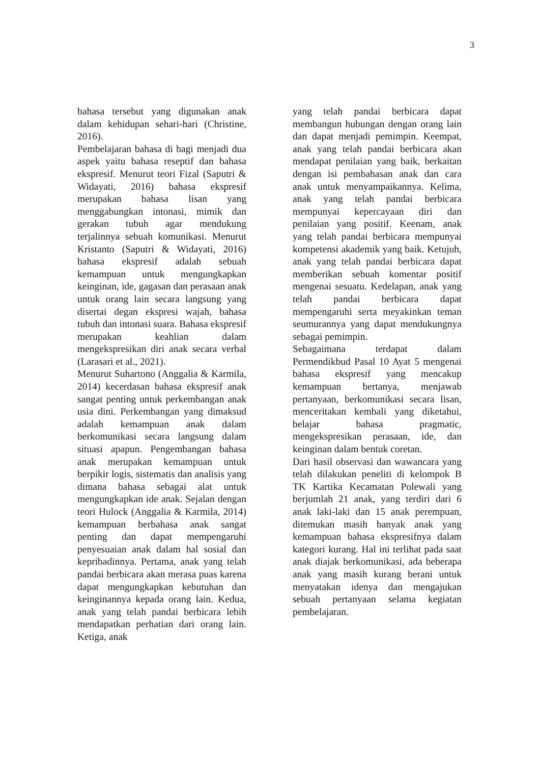3
bahasa tersebut yang digunakan anak dalam kehidupan sehari-hari (Christine, 2016).
Pembelajaran bahasa di bagi menjadi dua aspek yaitu bahasa reseptif dan bahasa ekspresif. Menurut teori Fizal (Saputri & Widayati, 2016) bahasa ekspresif merupakan bahasa lisan yang menggabungkan intonasi, mimik dan gerakan tubuh agar mendukung terjalinnya sebuah komunikasi. Menurut Kristanto (Saputri & Widayati, 2016) bahasa ekspresif adalah sebuah kemampuan untuk mengungkapkan keinginan, ide, gagasan dan perasaan anak untuk orang lain secara langsung yang disertai degan ekspresi wajah, bahasa tubuh dan intonasi suara. Bahasa ekspresif merupakan keahlian dalam mengekspresikan diri anak secara verbal (Larasari et al., 2021).
Menurut Suhartono (Anggalia & Karmila, 2014) kecerdasan bahasa ekspresif anak sangat penting untuk perkembangan anak usia dini. Perkembangan yang dimaksud adalah kemampuan anak dalam berkomunikasi secara langsung dalam situasi apapun. Pengembangan bahasa anak merupakan kemampuan untuk berpikir logis, sistematis dan analisis yang dimana bahasa sebagai alat untuk mengungkapkan ide anak. Sejalan dengan teori Hulock (Anggalia & Karmila, 2014) kemampuan berbahasa anak sangat penting dan dapat mempengaruhi penyesuaian anak dalam hal sosial dan kepribadinnya. Pertama, anak yang telah pandai berbicara akan merasa puas karena dapat mengungkapkan kebutuhan dan keinginannya kepada orang lain. Kedua, anak yang telah pandai berbicara lebih mendapatkan perhatian dari orang lain. Ketiga, anak
yang telah pandai berbicara dapat membangun hubungan dengan orang lain dan dapat menjadi pemimpin. Keempat, anak yang telah pandai berbicara akan mendapat penilaian yang baik, berkaitan dengan isi pembahasan anak dan cara anak untuk menyampaikannya. Kelima, anak yang telah pandai berbicara mempunyai kepercayaan diri dan penilaian yang positif. Keenam, anak yang telah pandai berbicara mempunyai kompetensi akademik yang baik. Ketujuh, anak yang telah pandai berbicara dapat memberikan sebuah komentar positif mengenai sesuatu. Kedelapan, anak yang telah pandai berbicara dapat mempengaruhi serta meyakinkan teman seumurannya yang dapat mendukungnya sebagai pemimpin.
Sebagaimana terdapat dalam Permendikbud Pasal 10 Ayat 5 mengenai bahasa ekspresif yang mencakup kemampuan bertanya, menjawab pertanyaan, berkomunikasi secara lisan, menceritakan kembali yang diketahui, belajar bahasa pragmatic, mengekspresikan perasaan, ide, dan keinginan dalam bentuk coretan.
Dari hasil observasi dan wawancara yang telah dilakukan peneliti di kelompok B TK Kartika Kecamatan Polewali yang berjumlah 21 anak, yang terdiri dari 6 anak laki-laki dan 15 anak perempuan, ditemukan masih banyak anak yang kemampuan bahasa ekspresifnya dalam kategori kurang. Hal ini terlihat pada saat anak diajak berkomunikasi, ada beberapa anak yang masih kurang berani untuk menyatakan idenya dan mengajukan sebuah pertanyaan selama kegiatan pembelajaran.